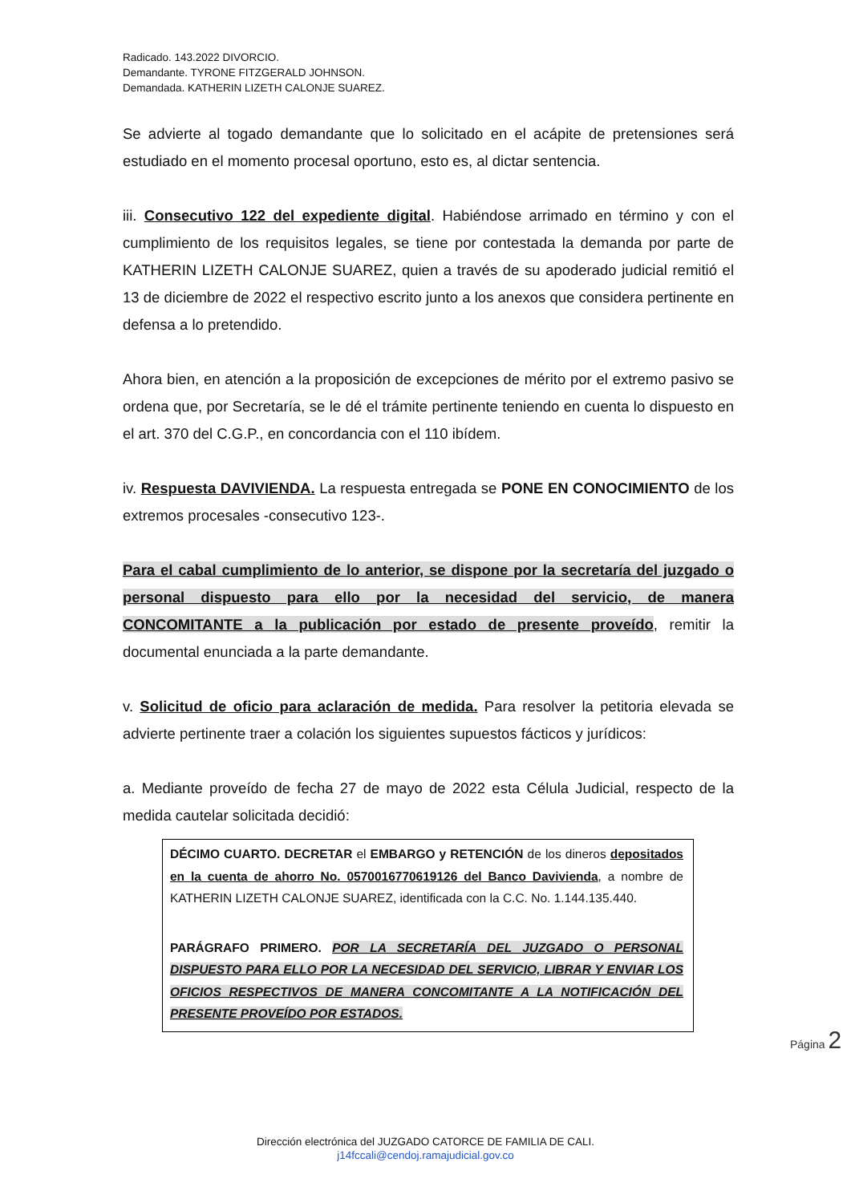Radicado. 143.2022 DIVORCIO.
Demandante. TYRONE FITZGERALD JOHNSON.
Demandada. KATHERIN LIZETH CALONJE SUAREZ.
Se advierte al togado demandante que lo solicitado en el acápite de pretensiones será estudiado en el momento procesal oportuno, esto es, al dictar sentencia.
iii. Consecutivo 122 del expediente digital. Habiéndose arrimado en término y con el cumplimiento de los requisitos legales, se tiene por contestada la demanda por parte de KATHERIN LIZETH CALONJE SUAREZ, quien a través de su apoderado judicial remitió el 13 de diciembre de 2022 el respectivo escrito junto a los anexos que considera pertinente en defensa a lo pretendido.
Ahora bien, en atención a la proposición de excepciones de mérito por el extremo pasivo se ordena que, por Secretaría, se le dé el trámite pertinente teniendo en cuenta lo dispuesto en el art. 370 del C.G.P., en concordancia con el 110 ibídem.
iv. Respuesta DAVIVIENDA. La respuesta entregada se PONE EN CONOCIMIENTO de los extremos procesales -consecutivo 123-.
Para el cabal cumplimiento de lo anterior, se dispone por la secretaría del juzgado o personal dispuesto para ello por la necesidad del servicio, de manera CONCOMITANTE a la publicación por estado de presente proveído, remitir la documental enunciada a la parte demandante.
v. Solicitud de oficio para aclaración de medida. Para resolver la petitoria elevada se advierte pertinente traer a colación los siguientes supuestos fácticos y jurídicos:
a. Mediante proveído de fecha 27 de mayo de 2022 esta Célula Judicial, respecto de la medida cautelar solicitada decidió:
DÉCIMO CUARTO. DECRETAR el EMBARGO y RETENCIÓN de los dineros depositados en la cuenta de ahorro No. 0570016770619126 del Banco Davivienda, a nombre de KATHERIN LIZETH CALONJE SUAREZ, identificada con la C.C. No. 1.144.135.440.
PARÁGRAFO PRIMERO. POR LA SECRETARÍA DEL JUZGADO O PERSONAL DISPUESTO PARA ELLO POR LA NECESIDAD DEL SERVICIO, LIBRAR Y ENVIAR LOS OFICIOS RESPECTIVOS DE MANERA CONCOMITANTE A LA NOTIFICACIÓN DEL PRESENTE PROVEÍDO POR ESTADOS.
Página 2
Dirección electrónica del JUZGADO CATORCE DE FAMILIA DE CALI.
j14fccali@cendoj.ramajudicial.gov.co